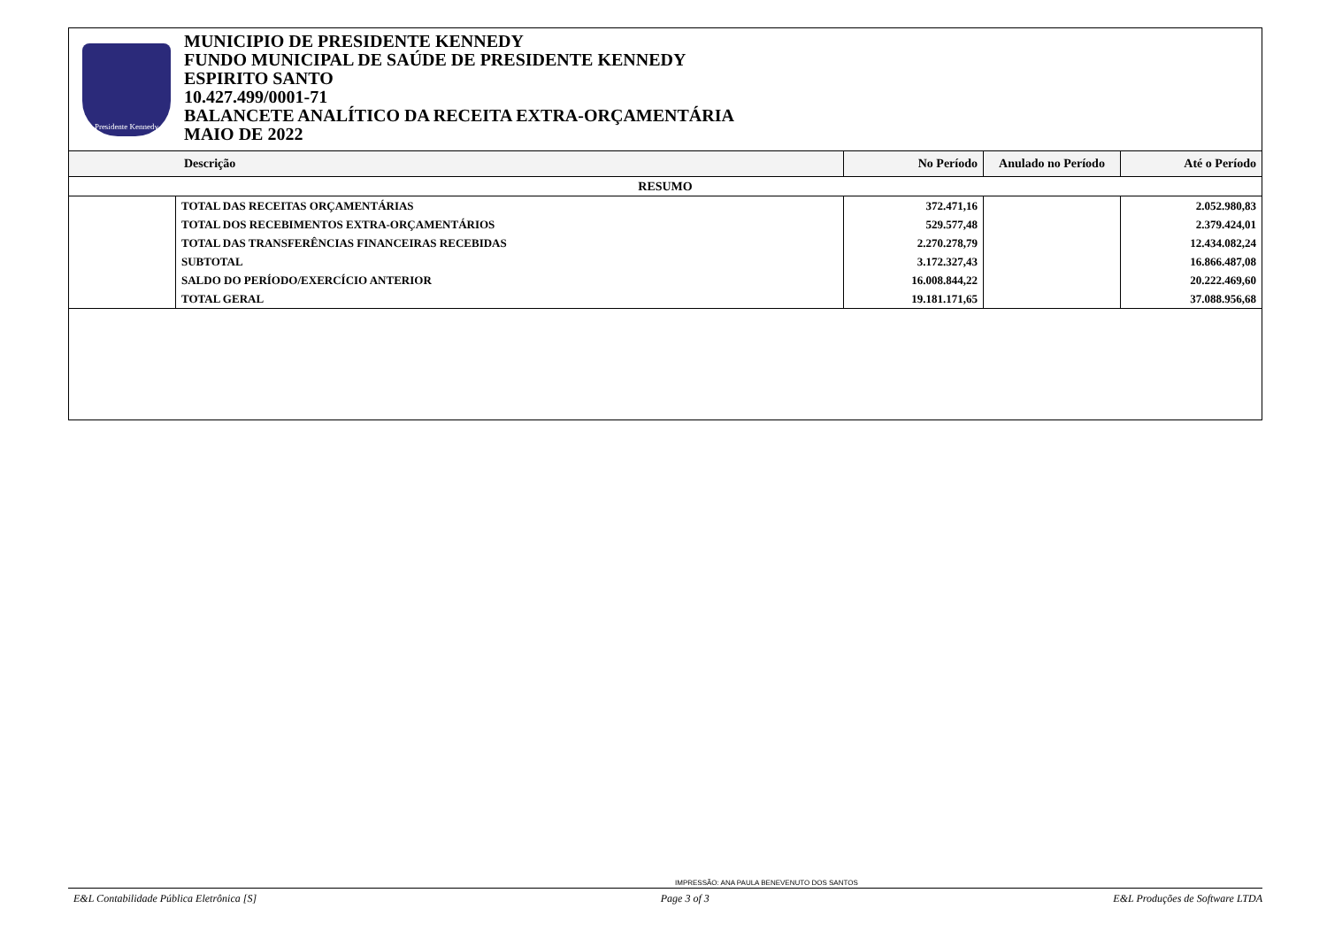Presidente Kennedy
MUNICIPIO DE PRESIDENTE KENNEDY
FUNDO MUNICIPAL DE SAÚDE DE PRESIDENTE KENNEDY
ESPIRITO SANTO
10.427.499/0001-71
BALANCETE ANALÍTICO DA RECEITA EXTRA-ORÇAMENTÁRIA
MAIO DE 2022
| Descrição | | No Período | Anulado no Período | Até o Período |
| --- | --- | --- | --- | --- |
| RESUMO | | | | |
| | TOTAL DAS RECEITAS ORÇAMENTÁRIAS | 372.471,16 | | 2.052.980,83 |
| | TOTAL DOS RECEBIMENTOS EXTRA-ORÇAMENTÁRIOS | 529.577,48 | | 2.379.424,01 |
| | TOTAL DAS TRANSFERÊNCIAS FINANCEIRAS RECEBIDAS | 2.270.278,79 | | 12.434.082,24 |
| | SUBTOTAL | 3.172.327,43 | | 16.866.487,08 |
| | SALDO DO PERÍODO/EXERCÍCIO ANTERIOR | 16.008.844,22 | | 20.222.469,60 |
| | TOTAL GERAL | 19.181.171,65 | | 37.088.956,68 |
IMPRESSÃO: ANA PAULA BENEVENUTO DOS SANTOS
E&L Contabilidade Pública Eletrônica [S] Page 3 of 3 E&L Produções de Software LTDA